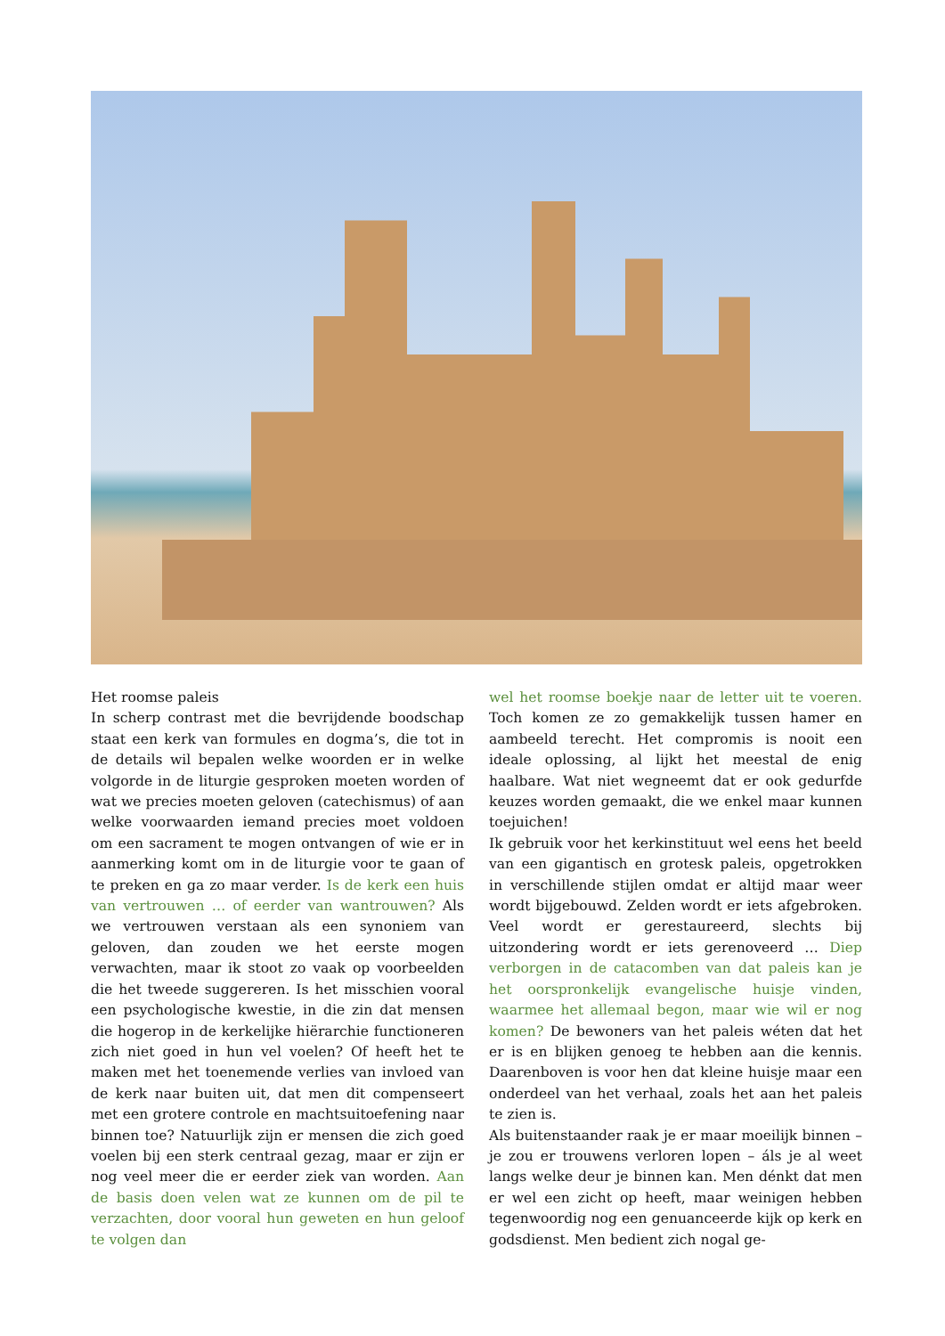Het roomse paleis
In scherp contrast met die bevrijdende boodschap staat een kerk van formules en dogma’s, die tot in de details wil bepalen welke woorden er in welke volgorde in de liturgie gesproken moeten worden of wat we precies moeten geloven (catechismus) of aan welke voorwaarden iemand precies moet voldoen om een sacrament te mogen ontvangen of wie er in aanmerking komt om in de liturgie voor te gaan of te preken en ga zo maar verder. Is de kerk een huis van vertrouwen … of eerder van wantrouwen? Als we vertrouwen verstaan als een synoniem van geloven, dan zouden we het eerste mogen verwachten, maar ik stoot zo vaak op voorbeelden die het tweede suggereren. Is het misschien vooral een psychologische kwestie, in die zin dat mensen die hogerop in de kerkelijke hiërarchie functioneren zich niet goed in hun vel voelen? Of heeft het te maken met het toenemende verlies van invloed van de kerk naar buiten uit, dat men dit compenseert met een grotere controle en machtsuitoefening naar binnen toe? Natuurlijk zijn er mensen die zich goed voelen bij een sterk centraal gezag, maar er zijn er nog veel meer die er eerder ziek van worden. Aan de basis doen velen wat ze kunnen om de pil te verzachten, door vooral hun geweten en hun geloof te volgen dan
wel het roomse boekje naar de letter uit te voeren. Toch komen ze zo gemakkelijk tussen hamer en aambeeld terecht. Het compromis is nooit een ideale oplossing, al lijkt het meestal de enig haalbare. Wat niet wegneemt dat er ook gedurfde keuzes worden gemaakt, die we enkel maar kunnen toejuichen!
Ik gebruik voor het kerkinstituut wel eens het beeld van een gigantisch en grotesk paleis, opgetrokken in verschillende stijlen omdat er altijd maar weer wordt bijgebouwd. Zelden wordt er iets afgebroken. Veel wordt er gerestaureerd, slechts bij uitzondering wordt er iets gerenoveerd … Diep verborgen in de catacomben van dat paleis kan je het oorspronkelijk evangelische huisje vinden, waarmee het allemaal begon, maar wie wil er nog komen? De bewoners van het paleis wéten dat het er is en blijken genoeg te hebben aan die kennis. Daarenboven is voor hen dat kleine huisje maar een onderdeel van het verhaal, zoals het aan het paleis te zien is.
Als buitenstaander raak je er maar moeilijk binnen – je zou er trouwens verloren lopen – áls je al weet langs welke deur je binnen kan. Men dénkt dat men er wel een zicht op heeft, maar weinigen hebben tegenwoordig nog een genuanceerde kijk op kerk en godsdienst. Men bedient zich nogal ge-